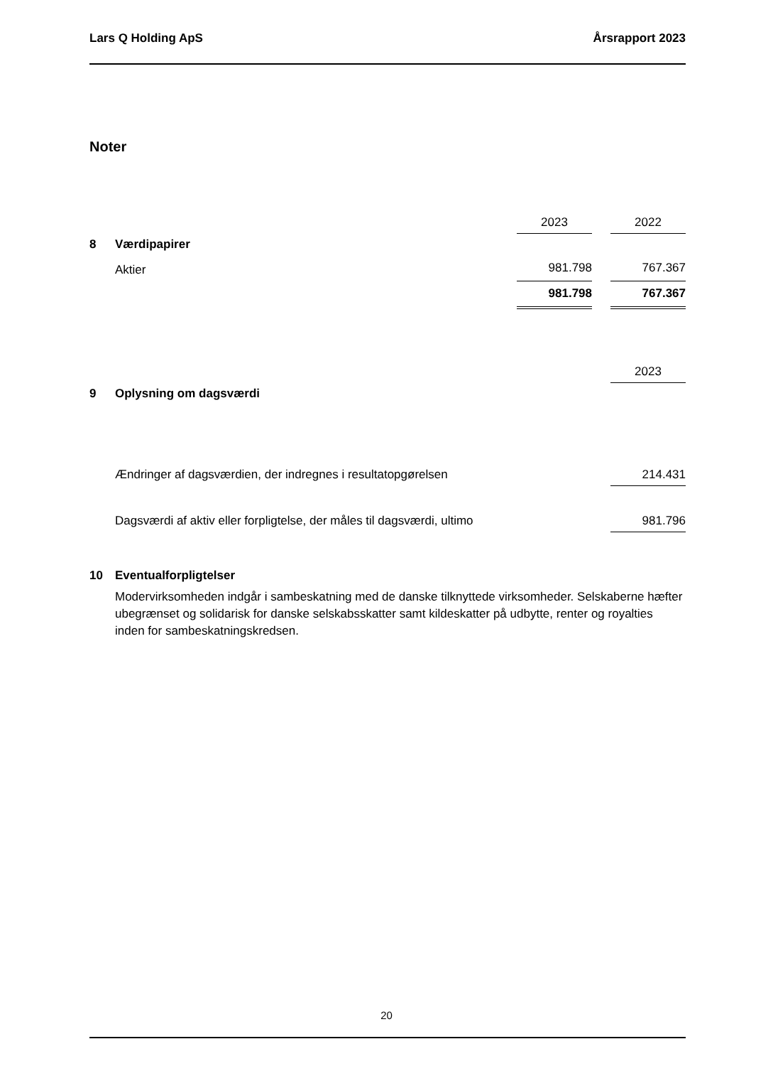Lars Q Holding ApS Årsrapport 2023
Noter
| | | 2023 | | 2022 |
| 8 | Værdipapirer | | | |
| | Aktier | 981.798 | | 767.367 |
| | | 981.798 | | 767.367 |
| | | 2023 |
| 9 | Oplysning om dagsværdi | |
| | Ændringer af dagsværdien, der indregnes i resultatopgørelsen | 214.431 |
| | Dagsværdi af aktiv eller forpligtelse, der måles til dagsværdi, ultimo | 981.796 |
| 10 | Eventualforpligtelser |
Modervirksomheden indgår i sambeskatning med de danske tilknyttede virksomheder. Selskaberne hæfter ubegrænset og solidarisk for danske selskabsskatter samt kildeskatter på udbytte, renter og royalties inden for sambeskatningskredsen.
20